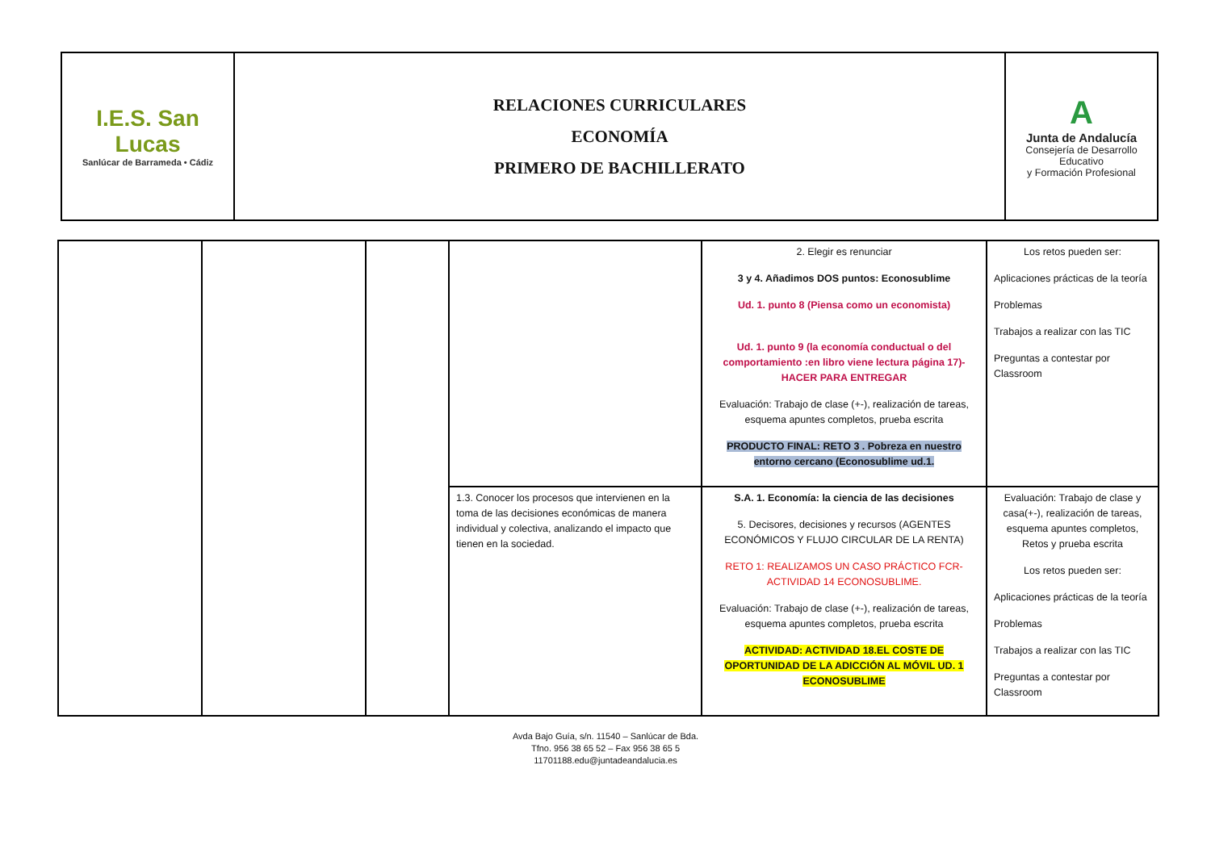| I.E.S. San Lucas Sanlúcar de Barrameda • Cádiz | RELACIONES CURRICULARES ECONOMÍA PRIMERO DE BACHILLERATO | A Junta de Andalucía Consejería de Desarrollo Educativo y Formación Profesional |
| | | | | 2. Elegir es renunciar 3 y 4. Añadimos DOS puntos: Econosublime Ud. 1. punto 8 (Piensa como un economista) Ud. 1. punto 9 (la economía conductual o del comportamiento :en libro viene lectura página 17)- HACER PARA ENTREGAR Evaluación: Trabajo de clase (+-), realización de tareas, esquema apuntes completos, prueba escrita PRODUCTO FINAL: RETO 3 . Pobreza en nuestro entorno cercano (Econosublime ud.1. | Los retos pueden ser: Aplicaciones prácticas de la teoría Problemas Trabajos a realizar con las TIC Preguntas a contestar por Classroom |
| | | | 1.3. Conocer los procesos que intervienen en la toma de las decisiones económicas de manera individual y colectiva, analizando el impacto que tienen en la sociedad. | S.A. 1. Economía: la ciencia de las decisiones 5. Decisores, decisiones y recursos (AGENTES ECONÓMICOS Y FLUJO CIRCULAR DE LA RENTA) RETO 1: REALIZAMOS UN CASO PRÁCTICO FCR-ACTIVIDAD 14 ECONOSUBLIME. Evaluación: Trabajo de clase (+-), realización de tareas, esquema apuntes completos, prueba escrita ACTIVIDAD: ACTIVIDAD 18.EL COSTE DE OPORTUNIDAD DE LA ADICCIÓN AL MÓVIL UD. 1 ECONOSUBLIME | Evaluación: Trabajo de clase y casa(+-), realización de tareas, esquema apuntes completos, Retos y prueba escrita Los retos pueden ser: Aplicaciones prácticas de la teoría Problemas Trabajos a realizar con las TIC Preguntas a contestar por Classroom |
Avda Bajo Guía, s/n. 11540 – Sanlúcar de Bda.
Tfno. 956 38 65 52 – Fax 956 38 65 5
11701188.edu@juntadeandalucia.es